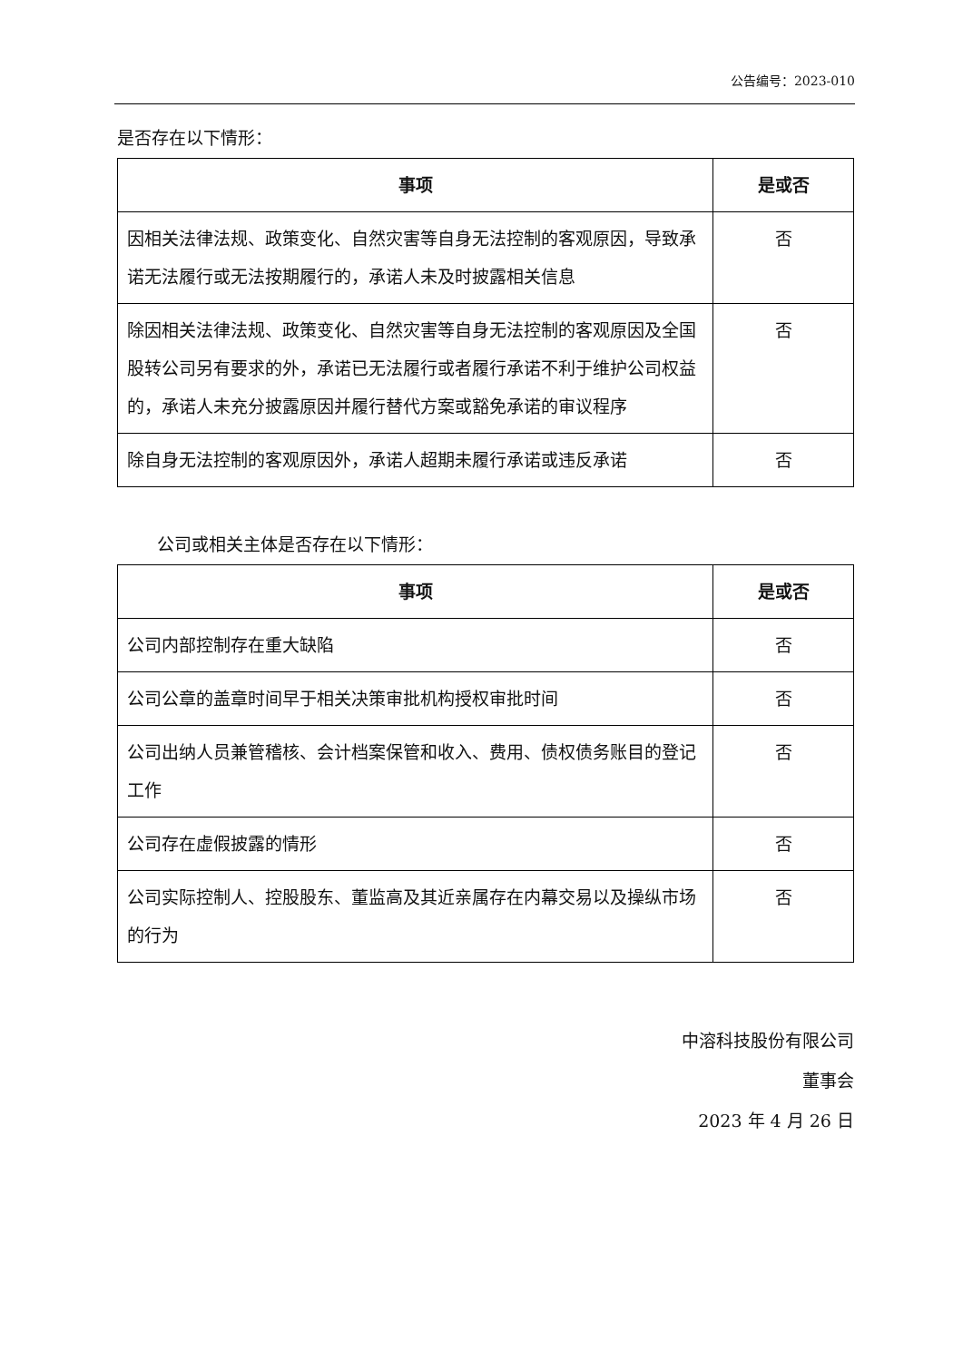公告编号：2023-010
是否存在以下情形：
| 事项 | 是或否 |
| --- | --- |
| 因相关法律法规、政策变化、自然灾害等自身无法控制的客观原因，导致承诺无法履行或无法按期履行的，承诺人未及时披露相关信息 | 否 |
| 除因相关法律法规、政策变化、自然灾害等自身无法控制的客观原因及全国股转公司另有要求的外，承诺已无法履行或者履行承诺不利于维护公司权益的，承诺人未充分披露原因并履行替代方案或豁免承诺的审议程序 | 否 |
| 除自身无法控制的客观原因外，承诺人超期未履行承诺或违反承诺 | 否 |
公司或相关主体是否存在以下情形：
| 事项 | 是或否 |
| --- | --- |
| 公司内部控制存在重大缺陷 | 否 |
| 公司公章的盖章时间早于相关决策审批机构授权审批时间 | 否 |
| 公司出纳人员兼管稽核、会计档案保管和收入、费用、债权债务账目的登记工作 | 否 |
| 公司存在虚假披露的情形 | 否 |
| 公司实际控制人、控股股东、董监高及其近亲属存在内幕交易以及操纵市场的行为 | 否 |
中溶科技股份有限公司
董事会
2023 年 4 月 26 日